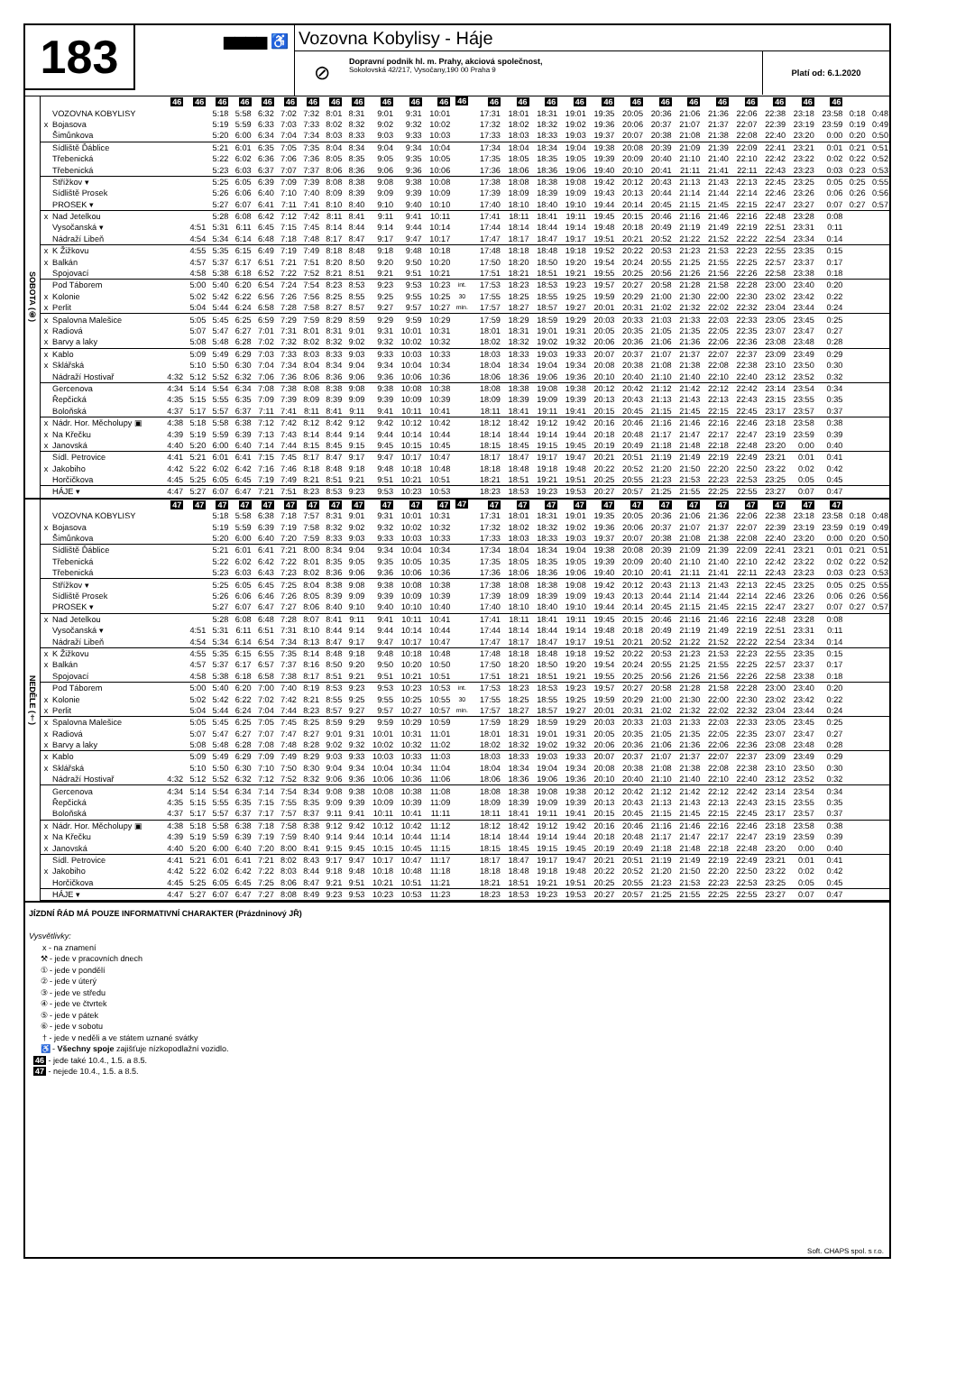183
▆▆▆▆ ♿
Vozovna Kobylisy - Háje
⊘
Dopravní podnik hl. m. Prahy, akciová společnost,
Sokolovská 42/217, Vysočany,190 00 Praha 9
Platí od: 6.1.2020
| SOBOTA (⑥) | | | 46 | 46 | 46 | 46 | 46 | 46 | 46 | 46 | 46 | 46 | 46 | 46 | 46 | 46 | 46 | 46 | 46 | 46 | 46 | 46 | 46 | 46 | 46 | 46 | 46 | 46 | | |
| | | VOZOVNA KOBYLISY | | | 5:18 | 5:58 | 6:32 | 7:02 | 7:32 | 8:01 | 8:31 | 9:01 | 9:31 | 10:01 | | 17:31 | 18:01 | 18:31 | 19:01 | 19:35 | 20:05 | 20:36 | 21:06 | 21:36 | 22:06 | 22:38 | 23:18 | 23:58 | 0:18 | 0:48 |
| | x | Bojasova | | | 5:19 | 5:59 | 6:33 | 7:03 | 7:33 | 8:02 | 8:32 | 9:02 | 9:32 | 10:02 | | 17:32 | 18:02 | 18:32 | 19:02 | 19:36 | 20:06 | 20:37 | 21:07 | 21:37 | 22:07 | 22:39 | 23:19 | 23:59 | 0:19 | 0:49 |
| | | Šimůnkova | | | 5:20 | 6:00 | 6:34 | 7:04 | 7:34 | 8:03 | 8:33 | 9:03 | 9:33 | 10:03 | | 17:33 | 18:03 | 18:33 | 19:03 | 19:37 | 20:07 | 20:38 | 21:08 | 21:38 | 22:08 | 22:40 | 23:20 | 0:00 | 0:20 | 0:50 |
| | | Sídliště Ďáblice | | | 5:21 | 6:01 | 6:35 | 7:05 | 7:35 | 8:04 | 8:34 | 9:04 | 9:34 | 10:04 | | 17:34 | 18:04 | 18:34 | 19:04 | 19:38 | 20:08 | 20:39 | 21:09 | 21:39 | 22:09 | 22:41 | 23:21 | 0:01 | 0:21 | 0:51 |
| | | Třebenická | | | 5:22 | 6:02 | 6:36 | 7:06 | 7:36 | 8:05 | 8:35 | 9:05 | 9:35 | 10:05 | | 17:35 | 18:05 | 18:35 | 19:05 | 19:39 | 20:09 | 20:40 | 21:10 | 21:40 | 22:10 | 22:42 | 23:22 | 0:02 | 0:22 | 0:52 |
| | | Třebenická | | | 5:23 | 6:03 | 6:37 | 7:07 | 7:37 | 8:06 | 8:36 | 9:06 | 9:36 | 10:06 | | 17:36 | 18:06 | 18:36 | 19:06 | 19:40 | 20:10 | 20:41 | 21:11 | 21:41 | 22:11 | 22:43 | 23:23 | 0:03 | 0:23 | 0:53 |
| | | Střížkov ▾ | | | 5:25 | 6:05 | 6:39 | 7:09 | 7:39 | 8:08 | 8:38 | 9:08 | 9:38 | 10:08 | | 17:38 | 18:08 | 18:38 | 19:08 | 19:42 | 20:12 | 20:43 | 21:13 | 21:43 | 22:13 | 22:45 | 23:25 | 0:05 | 0:25 | 0:55 |
| | | Sídliště Prosek | | | 5:26 | 6:06 | 6:40 | 7:10 | 7:40 | 8:09 | 8:39 | 9:09 | 9:39 | 10:09 | | 17:39 | 18:09 | 18:39 | 19:09 | 19:43 | 20:13 | 20:44 | 21:14 | 21:44 | 22:14 | 22:46 | 23:26 | 0:06 | 0:26 | 0:56 |
| | | PROSEK ▾ | | | 5:27 | 6:07 | 6:41 | 7:11 | 7:41 | 8:10 | 8:40 | 9:10 | 9:40 | 10:10 | | 17:40 | 18:10 | 18:40 | 19:10 | 19:44 | 20:14 | 20:45 | 21:15 | 21:45 | 22:15 | 22:47 | 23:27 | 0:07 | 0:27 | 0:57 |
| | x | Nad Jetelkou | | | 5:28 | 6:08 | 6:42 | 7:12 | 7:42 | 8:11 | 8:41 | 9:11 | 9:41 | 10:11 | | 17:41 | 18:11 | 18:41 | 19:11 | 19:45 | 20:15 | 20:46 | 21:16 | 21:46 | 22:16 | 22:48 | 23:28 | 0:08 | | |
| | | Vysočanská ▾ | | 4:51 | 5:31 | 6:11 | 6:45 | 7:15 | 7:45 | 8:14 | 8:44 | 9:14 | 9:44 | 10:14 | | 17:44 | 18:14 | 18:44 | 19:14 | 19:48 | 20:18 | 20:49 | 21:19 | 21:49 | 22:19 | 22:51 | 23:31 | 0:11 | | |
| | | Nádraží Libeň | | 4:54 | 5:34 | 6:14 | 6:48 | 7:18 | 7:48 | 8:17 | 8:47 | 9:17 | 9:47 | 10:17 | | 17:47 | 18:17 | 18:47 | 19:17 | 19:51 | 20:21 | 20:52 | 21:22 | 21:52 | 22:22 | 22:54 | 23:34 | 0:14 | | |
| | x | K Žižkovu | | 4:55 | 5:35 | 6:15 | 6:49 | 7:19 | 7:49 | 8:18 | 8:48 | 9:18 | 9:48 | 10:18 | | 17:48 | 18:18 | 18:48 | 19:18 | 19:52 | 20:22 | 20:53 | 21:23 | 21:53 | 22:23 | 22:55 | 23:35 | 0:15 | | |
| | x | Balkán | | 4:57 | 5:37 | 6:17 | 6:51 | 7:21 | 7:51 | 8:20 | 8:50 | 9:20 | 9:50 | 10:20 | | 17:50 | 18:20 | 18:50 | 19:20 | 19:54 | 20:24 | 20:55 | 21:25 | 21:55 | 22:25 | 22:57 | 23:37 | 0:17 | | |
| | | Spojovací | | 4:58 | 5:38 | 6:18 | 6:52 | 7:22 | 7:52 | 8:21 | 8:51 | 9:21 | 9:51 | 10:21 | | 17:51 | 18:21 | 18:51 | 19:21 | 19:55 | 20:25 | 20:56 | 21:26 | 21:56 | 22:26 | 22:58 | 23:38 | 0:18 | | |
| | | Pod Táborem | | 5:00 | 5:40 | 6:20 | 6:54 | 7:24 | 7:54 | 8:23 | 8:53 | 9:23 | 9:53 | 10:23 | int. | 17:53 | 18:23 | 18:53 | 19:23 | 19:57 | 20:27 | 20:58 | 21:28 | 21:58 | 22:28 | 23:00 | 23:40 | 0:20 | | |
| | x | Kolonie | | 5:02 | 5:42 | 6:22 | 6:56 | 7:26 | 7:56 | 8:25 | 8:55 | 9:25 | 9:55 | 10:25 | 30 | 17:55 | 18:25 | 18:55 | 19:25 | 19:59 | 20:29 | 21:00 | 21:30 | 22:00 | 22:30 | 23:02 | 23:42 | 0:22 | | |
| | x | Perlit | | 5:04 | 5:44 | 6:24 | 6:58 | 7:28 | 7:58 | 8:27 | 8:57 | 9:27 | 9:57 | 10:27 | min. | 17:57 | 18:27 | 18:57 | 19:27 | 20:01 | 20:31 | 21:02 | 21:32 | 22:02 | 22:32 | 23:04 | 23:44 | 0:24 | | |
| | x | Spalovna Malešice | | 5:05 | 5:45 | 6:25 | 6:59 | 7:29 | 7:59 | 8:29 | 8:59 | 9:29 | 9:59 | 10:29 | | 17:59 | 18:29 | 18:59 | 19:29 | 20:03 | 20:33 | 21:03 | 21:33 | 22:03 | 22:33 | 23:05 | 23:45 | 0:25 | | |
| | x | Radiová | | 5:07 | 5:47 | 6:27 | 7:01 | 7:31 | 8:01 | 8:31 | 9:01 | 9:31 | 10:01 | 10:31 | | 18:01 | 18:31 | 19:01 | 19:31 | 20:05 | 20:35 | 21:05 | 21:35 | 22:05 | 22:35 | 23:07 | 23:47 | 0:27 | | |
| | x | Barvy a laky | | 5:08 | 5:48 | 6:28 | 7:02 | 7:32 | 8:02 | 8:32 | 9:02 | 9:32 | 10:02 | 10:32 | | 18:02 | 18:32 | 19:02 | 19:32 | 20:06 | 20:36 | 21:06 | 21:36 | 22:06 | 22:36 | 23:08 | 23:48 | 0:28 | | |
| | x | Kablo | | 5:09 | 5:49 | 6:29 | 7:03 | 7:33 | 8:03 | 8:33 | 9:03 | 9:33 | 10:03 | 10:33 | | 18:03 | 18:33 | 19:03 | 19:33 | 20:07 | 20:37 | 21:07 | 21:37 | 22:07 | 22:37 | 23:09 | 23:49 | 0:29 | | |
| | x | Sklářská | | 5:10 | 5:50 | 6:30 | 7:04 | 7:34 | 8:04 | 8:34 | 9:04 | 9:34 | 10:04 | 10:34 | | 18:04 | 18:34 | 19:04 | 19:34 | 20:08 | 20:38 | 21:08 | 21:38 | 22:08 | 22:38 | 23:10 | 23:50 | 0:30 | | |
| | | Nádraží Hostivař | 4:32 | 5:12 | 5:52 | 6:32 | 7:06 | 7:36 | 8:06 | 8:36 | 9:06 | 9:36 | 10:06 | 10:36 | | 18:06 | 18:36 | 19:06 | 19:36 | 20:10 | 20:40 | 21:10 | 21:40 | 22:10 | 22:40 | 23:12 | 23:52 | 0:32 | | |
| | | Gercenova | 4:34 | 5:14 | 5:54 | 6:34 | 7:08 | 7:38 | 8:08 | 8:38 | 9:08 | 9:38 | 10:08 | 10:38 | | 18:08 | 18:38 | 19:08 | 19:38 | 20:12 | 20:42 | 21:12 | 21:42 | 22:12 | 22:42 | 23:14 | 23:54 | 0:34 | | |
| | | Řepčická | 4:35 | 5:15 | 5:55 | 6:35 | 7:09 | 7:39 | 8:09 | 8:39 | 9:09 | 9:39 | 10:09 | 10:39 | | 18:09 | 18:39 | 19:09 | 19:39 | 20:13 | 20:43 | 21:13 | 21:43 | 22:13 | 22:43 | 23:15 | 23:55 | 0:35 | | |
| | | Boloňská | 4:37 | 5:17 | 5:57 | 6:37 | 7:11 | 7:41 | 8:11 | 8:41 | 9:11 | 9:41 | 10:11 | 10:41 | | 18:11 | 18:41 | 19:11 | 19:41 | 20:15 | 20:45 | 21:15 | 21:45 | 22:15 | 22:45 | 23:17 | 23:57 | 0:37 | | |
| | x | Nádr. Hor. Měcholupy ▣ | 4:38 | 5:18 | 5:58 | 6:38 | 7:12 | 7:42 | 8:12 | 8:42 | 9:12 | 9:42 | 10:12 | 10:42 | | 18:12 | 18:42 | 19:12 | 19:42 | 20:16 | 20:46 | 21:16 | 21:46 | 22:16 | 22:46 | 23:18 | 23:58 | 0:38 | | |
| | x | Na Křečku | 4:39 | 5:19 | 5:59 | 6:39 | 7:13 | 7:43 | 8:14 | 8:44 | 9:14 | 9:44 | 10:14 | 10:44 | | 18:14 | 18:44 | 19:14 | 19:44 | 20:18 | 20:48 | 21:17 | 21:47 | 22:17 | 22:47 | 23:19 | 23:59 | 0:39 | | |
| | x | Janovská | 4:40 | 5:20 | 6:00 | 6:40 | 7:14 | 7:44 | 8:15 | 8:45 | 9:15 | 9:45 | 10:15 | 10:45 | | 18:15 | 18:45 | 19:15 | 19:45 | 20:19 | 20:49 | 21:18 | 21:48 | 22:18 | 22:48 | 23:20 | 0:00 | 0:40 | | |
| | | Sídl. Petrovice | 4:41 | 5:21 | 6:01 | 6:41 | 7:15 | 7:45 | 8:17 | 8:47 | 9:17 | 9:47 | 10:17 | 10:47 | | 18:17 | 18:47 | 19:17 | 19:47 | 20:21 | 20:51 | 21:19 | 21:49 | 22:19 | 22:49 | 23:21 | 0:01 | 0:41 | | |
| | x | Jakobiho | 4:42 | 5:22 | 6:02 | 6:42 | 7:16 | 7:46 | 8:18 | 8:48 | 9:18 | 9:48 | 10:18 | 10:48 | | 18:18 | 18:48 | 19:18 | 19:48 | 20:22 | 20:52 | 21:20 | 21:50 | 22:20 | 22:50 | 23:22 | 0:02 | 0:42 | | |
| | | Horčičkova | 4:45 | 5:25 | 6:05 | 6:45 | 7:19 | 7:49 | 8:21 | 8:51 | 9:21 | 9:51 | 10:21 | 10:51 | | 18:21 | 18:51 | 19:21 | 19:51 | 20:25 | 20:55 | 21:23 | 21:53 | 22:23 | 22:53 | 23:25 | 0:05 | 0:45 | | |
| | | HÁJE ▾ | 4:47 | 5:27 | 6:07 | 6:47 | 7:21 | 7:51 | 8:23 | 8:53 | 9:23 | 9:53 | 10:23 | 10:53 | | 18:23 | 18:53 | 19:23 | 19:53 | 20:27 | 20:57 | 21:25 | 21:55 | 22:25 | 22:55 | 23:27 | 0:07 | 0:47 | | |
| NEDĚLE (†) | | | 47 | 47 | 47 | 47 | 47 | 47 | 47 | 47 | 47 | 47 | 47 | 47 | 47 | 47 | 47 | 47 | 47 | 47 | 47 | 47 | 47 | 47 | 47 | 47 | 47 | 47 | | |
| | | VOZOVNA KOBYLISY | | | 5:18 | 5:58 | 6:38 | 7:18 | 7:57 | 8:31 | 9:01 | 9:31 | 10:01 | 10:31 | | 17:31 | 18:01 | 18:31 | 19:01 | 19:35 | 20:05 | 20:36 | 21:06 | 21:36 | 22:06 | 22:38 | 23:18 | 23:58 | 0:18 | 0:48 |
| | x | Bojasova | | | 5:19 | 5:59 | 6:39 | 7:19 | 7:58 | 8:32 | 9:02 | 9:32 | 10:02 | 10:32 | | 17:32 | 18:02 | 18:32 | 19:02 | 19:36 | 20:06 | 20:37 | 21:07 | 21:37 | 22:07 | 22:39 | 23:19 | 23:59 | 0:19 | 0:49 |
| | | Šimůnkova | | | 5:20 | 6:00 | 6:40 | 7:20 | 7:59 | 8:33 | 9:03 | 9:33 | 10:03 | 10:33 | | 17:33 | 18:03 | 18:33 | 19:03 | 19:37 | 20:07 | 20:38 | 21:08 | 21:38 | 22:08 | 22:40 | 23:20 | 0:00 | 0:20 | 0:50 |
| | | Sídliště Ďáblice | | | 5:21 | 6:01 | 6:41 | 7:21 | 8:00 | 8:34 | 9:04 | 9:34 | 10:04 | 10:34 | | 17:34 | 18:04 | 18:34 | 19:04 | 19:38 | 20:08 | 20:39 | 21:09 | 21:39 | 22:09 | 22:41 | 23:21 | 0:01 | 0:21 | 0:51 |
| | | Třebenická | | | 5:22 | 6:02 | 6:42 | 7:22 | 8:01 | 8:35 | 9:05 | 9:35 | 10:05 | 10:35 | | 17:35 | 18:05 | 18:35 | 19:05 | 19:39 | 20:09 | 20:40 | 21:10 | 21:40 | 22:10 | 22:42 | 23:22 | 0:02 | 0:22 | 0:52 |
| | | Třebenická | | | 5:23 | 6:03 | 6:43 | 7:23 | 8:02 | 8:36 | 9:06 | 9:36 | 10:06 | 10:36 | | 17:36 | 18:06 | 18:36 | 19:06 | 19:40 | 20:10 | 20:41 | 21:11 | 21:41 | 22:11 | 22:43 | 23:23 | 0:03 | 0:23 | 0:53 |
| | | Střížkov ▾ | | | 5:25 | 6:05 | 6:45 | 7:25 | 8:04 | 8:38 | 9:08 | 9:38 | 10:08 | 10:38 | | 17:38 | 18:08 | 18:38 | 19:08 | 19:42 | 20:12 | 20:43 | 21:13 | 21:43 | 22:13 | 22:45 | 23:25 | 0:05 | 0:25 | 0:55 |
| | | Sídliště Prosek | | | 5:26 | 6:06 | 6:46 | 7:26 | 8:05 | 8:39 | 9:09 | 9:39 | 10:09 | 10:39 | | 17:39 | 18:09 | 18:39 | 19:09 | 19:43 | 20:13 | 20:44 | 21:14 | 21:44 | 22:14 | 22:46 | 23:26 | 0:06 | 0:26 | 0:56 |
| | | PROSEK ▾ | | | 5:27 | 6:07 | 6:47 | 7:27 | 8:06 | 8:40 | 9:10 | 9:40 | 10:10 | 10:40 | | 17:40 | 18:10 | 18:40 | 19:10 | 19:44 | 20:14 | 20:45 | 21:15 | 21:45 | 22:15 | 22:47 | 23:27 | 0:07 | 0:27 | 0:57 |
| | x | Nad Jetelkou | | | 5:28 | 6:08 | 6:48 | 7:28 | 8:07 | 8:41 | 9:11 | 9:41 | 10:11 | 10:41 | | 17:41 | 18:11 | 18:41 | 19:11 | 19:45 | 20:15 | 20:46 | 21:16 | 21:46 | 22:16 | 22:48 | 23:28 | 0:08 | | |
| | | Vysočanská ▾ | | 4:51 | 5:31 | 6:11 | 6:51 | 7:31 | 8:10 | 8:44 | 9:14 | 9:44 | 10:14 | 10:44 | | 17:44 | 18:14 | 18:44 | 19:14 | 19:48 | 20:18 | 20:49 | 21:19 | 21:49 | 22:19 | 22:51 | 23:31 | 0:11 | | |
| | | Nádraží Libeň | | 4:54 | 5:34 | 6:14 | 6:54 | 7:34 | 8:13 | 8:47 | 9:17 | 9:47 | 10:17 | 10:47 | | 17:47 | 18:17 | 18:47 | 19:17 | 19:51 | 20:21 | 20:52 | 21:22 | 21:52 | 22:22 | 22:54 | 23:34 | 0:14 | | |
| | x | K Žižkovu | | 4:55 | 5:35 | 6:15 | 6:55 | 7:35 | 8:14 | 8:48 | 9:18 | 9:48 | 10:18 | 10:48 | | 17:48 | 18:18 | 18:48 | 19:18 | 19:52 | 20:22 | 20:53 | 21:23 | 21:53 | 22:23 | 22:55 | 23:35 | 0:15 | | |
| | x | Balkán | | 4:57 | 5:37 | 6:17 | 6:57 | 7:37 | 8:16 | 8:50 | 9:20 | 9:50 | 10:20 | 10:50 | | 17:50 | 18:20 | 18:50 | 19:20 | 19:54 | 20:24 | 20:55 | 21:25 | 21:55 | 22:25 | 22:57 | 23:37 | 0:17 | | |
| | | Spojovací | | 4:58 | 5:38 | 6:18 | 6:58 | 7:38 | 8:17 | 8:51 | 9:21 | 9:51 | 10:21 | 10:51 | | 17:51 | 18:21 | 18:51 | 19:21 | 19:55 | 20:25 | 20:56 | 21:26 | 21:56 | 22:26 | 22:58 | 23:38 | 0:18 | | |
| | | Pod Táborem | | 5:00 | 5:40 | 6:20 | 7:00 | 7:40 | 8:19 | 8:53 | 9:23 | 9:53 | 10:23 | 10:53 | int. | 17:53 | 18:23 | 18:53 | 19:23 | 19:57 | 20:27 | 20:58 | 21:28 | 21:58 | 22:28 | 23:00 | 23:40 | 0:20 | | |
| | x | Kolonie | | 5:02 | 5:42 | 6:22 | 7:02 | 7:42 | 8:21 | 8:55 | 9:25 | 9:55 | 10:25 | 10:55 | 30 | 17:55 | 18:25 | 18:55 | 19:25 | 19:59 | 20:29 | 21:00 | 21:30 | 22:00 | 22:30 | 23:02 | 23:42 | 0:22 | | |
| | x | Perlit | | 5:04 | 5:44 | 6:24 | 7:04 | 7:44 | 8:23 | 8:57 | 9:27 | 9:57 | 10:27 | 10:57 | min. | 17:57 | 18:27 | 18:57 | 19:27 | 20:01 | 20:31 | 21:02 | 21:32 | 22:02 | 22:32 | 23:04 | 23:44 | 0:24 | | |
| | x | Spalovna Malešice | | 5:05 | 5:45 | 6:25 | 7:05 | 7:45 | 8:25 | 8:59 | 9:29 | 9:59 | 10:29 | 10:59 | | 17:59 | 18:29 | 18:59 | 19:29 | 20:03 | 20:33 | 21:03 | 21:33 | 22:03 | 22:33 | 23:05 | 23:45 | 0:25 | | |
| | x | Radiová | | 5:07 | 5:47 | 6:27 | 7:07 | 7:47 | 8:27 | 9:01 | 9:31 | 10:01 | 10:31 | 11:01 | | 18:01 | 18:31 | 19:01 | 19:31 | 20:05 | 20:35 | 21:05 | 21:35 | 22:05 | 22:35 | 23:07 | 23:47 | 0:27 | | |
| | x | Barvy a laky | | 5:08 | 5:48 | 6:28 | 7:08 | 7:48 | 8:28 | 9:02 | 9:32 | 10:02 | 10:32 | 11:02 | | 18:02 | 18:32 | 19:02 | 19:32 | 20:06 | 20:36 | 21:06 | 21:36 | 22:06 | 22:36 | 23:08 | 23:48 | 0:28 | | |
| | x | Kablo | | 5:09 | 5:49 | 6:29 | 7:09 | 7:49 | 8:29 | 9:03 | 9:33 | 10:03 | 10:33 | 11:03 | | 18:03 | 18:33 | 19:03 | 19:33 | 20:07 | 20:37 | 21:07 | 21:37 | 22:07 | 22:37 | 23:09 | 23:49 | 0:29 | | |
| | x | Sklářská | | 5:10 | 5:50 | 6:30 | 7:10 | 7:50 | 8:30 | 9:04 | 9:34 | 10:04 | 10:34 | 11:04 | | 18:04 | 18:34 | 19:04 | 19:34 | 20:08 | 20:38 | 21:08 | 21:38 | 22:08 | 22:38 | 23:10 | 23:50 | 0:30 | | |
| | | Nádraží Hostivař | 4:32 | 5:12 | 5:52 | 6:32 | 7:12 | 7:52 | 8:32 | 9:06 | 9:36 | 10:06 | 10:36 | 11:06 | | 18:06 | 18:36 | 19:06 | 19:36 | 20:10 | 20:40 | 21:10 | 21:40 | 22:10 | 22:40 | 23:12 | 23:52 | 0:32 | | |
| | | Gercenova | 4:34 | 5:14 | 5:54 | 6:34 | 7:14 | 7:54 | 8:34 | 9:08 | 9:38 | 10:08 | 10:38 | 11:08 | | 18:08 | 18:38 | 19:08 | 19:38 | 20:12 | 20:42 | 21:12 | 21:42 | 22:12 | 22:42 | 23:14 | 23:54 | 0:34 | | |
| | | Řepčická | 4:35 | 5:15 | 5:55 | 6:35 | 7:15 | 7:55 | 8:35 | 9:09 | 9:39 | 10:09 | 10:39 | 11:09 | | 18:09 | 18:39 | 19:09 | 19:39 | 20:13 | 20:43 | 21:13 | 21:43 | 22:13 | 22:43 | 23:15 | 23:55 | 0:35 | | |
| | | Boloňská | 4:37 | 5:17 | 5:57 | 6:37 | 7:17 | 7:57 | 8:37 | 9:11 | 9:41 | 10:11 | 10:41 | 11:11 | | 18:11 | 18:41 | 19:11 | 19:41 | 20:15 | 20:45 | 21:15 | 21:45 | 22:15 | 22:45 | 23:17 | 23:57 | 0:37 | | |
| | x | Nádr. Hor. Měcholupy ▣ | 4:38 | 5:18 | 5:58 | 6:38 | 7:18 | 7:58 | 8:38 | 9:12 | 9:42 | 10:12 | 10:42 | 11:12 | | 18:12 | 18:42 | 19:12 | 19:42 | 20:16 | 20:46 | 21:16 | 21:46 | 22:16 | 22:46 | 23:18 | 23:58 | 0:38 | | |
| | x | Na Křečku | 4:39 | 5:19 | 5:59 | 6:39 | 7:19 | 7:59 | 8:40 | 9:14 | 9:44 | 10:14 | 10:44 | 11:14 | | 18:14 | 18:44 | 19:14 | 19:44 | 20:18 | 20:48 | 21:17 | 21:47 | 22:17 | 22:47 | 23:19 | 23:59 | 0:39 | | |
| | x | Janovská | 4:40 | 5:20 | 6:00 | 6:40 | 7:20 | 8:00 | 8:41 | 9:15 | 9:45 | 10:15 | 10:45 | 11:15 | | 18:15 | 18:45 | 19:15 | 19:45 | 20:19 | 20:49 | 21:18 | 21:48 | 22:18 | 22:48 | 23:20 | 0:00 | 0:40 | | |
| | | Sídl. Petrovice | 4:41 | 5:21 | 6:01 | 6:41 | 7:21 | 8:02 | 8:43 | 9:17 | 9:47 | 10:17 | 10:47 | 11:17 | | 18:17 | 18:47 | 19:17 | 19:47 | 20:21 | 20:51 | 21:19 | 21:49 | 22:19 | 22:49 | 23:21 | 0:01 | 0:41 | | |
| | x | Jakobiho | 4:42 | 5:22 | 6:02 | 6:42 | 7:22 | 8:03 | 8:44 | 9:18 | 9:48 | 10:18 | 10:48 | 11:18 | | 18:18 | 18:48 | 19:18 | 19:48 | 20:22 | 20:52 | 21:20 | 21:50 | 22:20 | 22:50 | 23:22 | 0:02 | 0:42 | | |
| | | Horčičkova | 4:45 | 5:25 | 6:05 | 6:45 | 7:25 | 8:06 | 8:47 | 9:21 | 9:51 | 10:21 | 10:51 | 11:21 | | 18:21 | 18:51 | 19:21 | 19:51 | 20:25 | 20:55 | 21:23 | 21:53 | 22:23 | 22:53 | 23:25 | 0:05 | 0:45 | | |
| | | HÁJE ▾ | 4:47 | 5:27 | 6:07 | 6:47 | 7:27 | 8:08 | 8:49 | 9:23 | 9:53 | 10:23 | 10:53 | 11:23 | | 18:23 | 18:53 | 19:23 | 19:53 | 20:27 | 20:57 | 21:25 | 21:55 | 22:25 | 22:55 | 23:27 | 0:07 | 0:47 | | |
JÍZDNÍ ŘÁD MÁ POUZE INFORMATIVNÍ CHARAKTER (Prázdninový JŘ)
Vysvětlivky:
x - na znamení
⚒ - jede v pracovních dnech
① - jede v pondělí
② - jede v úterý
③ - jede ve středu
④ - jede ve čtvrtek
⑤ - jede v pátek
⑥ - jede v sobotu
† - jede v neděli a ve státem uznané svátky
♿ - Všechny spoje zajišťuje nízkopodlažní vozidlo.
46 - jede také 10.4., 1.5. a 8.5.
47 - nejede 10.4., 1.5. a 8.5.
Soft. CHAPS spol. s r.o.